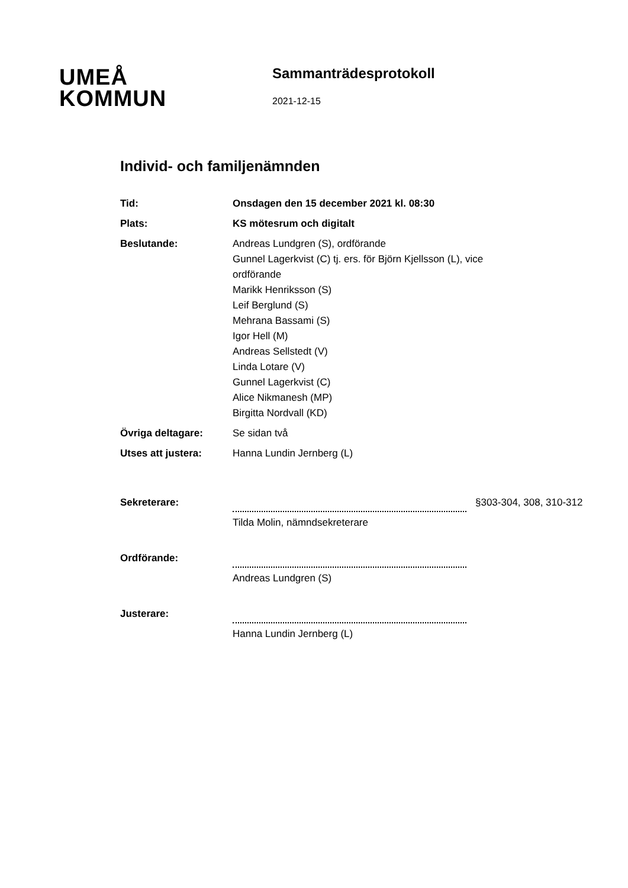UMEÅ
KOMMUN
Sammanträdesprotokoll
2021-12-15
Individ- och familjenämnden
Tid: Onsdagen den 15 december 2021 kl. 08:30
Plats: KS mötesrum och digitalt
Beslutande: Andreas Lundgren (S), ordförande
Gunnel Lagerkvist (C) tj. ers. för Björn Kjellsson (L), vice ordförande
Marikk Henriksson (S)
Leif Berglund (S)
Mehrana Bassami (S)
Igor Hell (M)
Andreas Sellstedt (V)
Linda Lotare (V)
Gunnel Lagerkvist (C)
Alice Nikmanesh (MP)
Birgitta Nordvall (KD)
Övriga deltagare: Se sidan två
Utses att justera: Hanna Lundin Jernberg (L)
Sekreterare:
Tilda Molin, nämndsekreterare
§303-304, 308, 310-312
Ordförande:
Andreas Lundgren (S)
Justerare:
Hanna Lundin Jernberg (L)